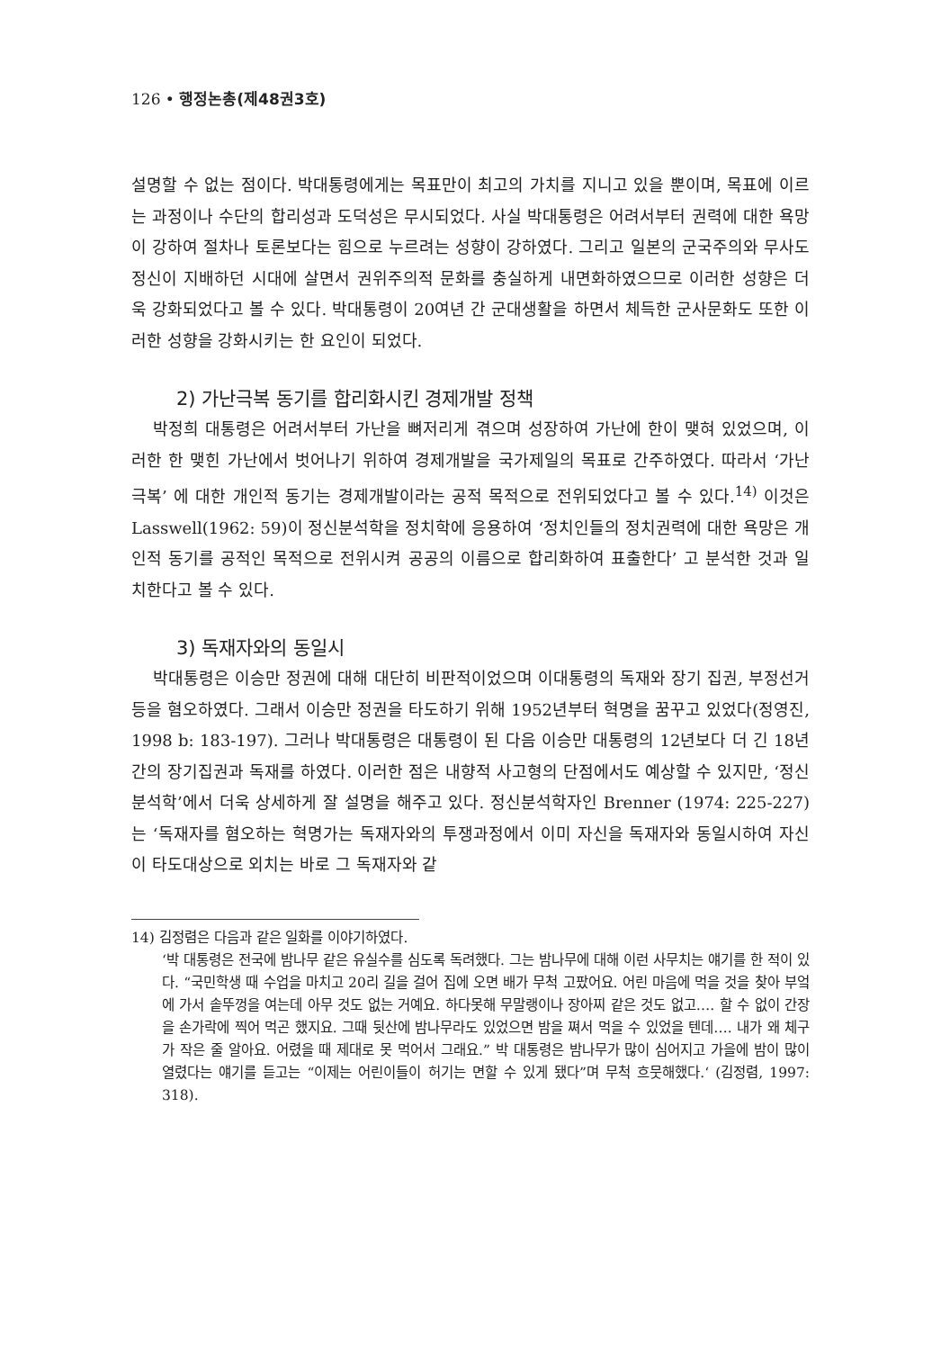126 • 행정논총(제48권3호)
설명할 수 없는 점이다. 박대통령에게는 목표만이 최고의 가치를 지니고 있을 뿐이며, 목표에 이르는 과정이나 수단의 합리성과 도덕성은 무시되었다. 사실 박대통령은 어려서부터 권력에 대한 욕망이 강하여 절차나 토론보다는 힘으로 누르려는 성향이 강하였다. 그리고 일본의 군국주의와 무사도 정신이 지배하던 시대에 살면서 권위주의적 문화를 충실하게 내면화하였으므로 이러한 성향은 더욱 강화되었다고 볼 수 있다. 박대통령이 20여년 간 군대생활을 하면서 체득한 군사문화도 또한 이러한 성향을 강화시키는 한 요인이 되었다.
2) 가난극복 동기를 합리화시킨 경제개발 정책
박정희 대통령은 어려서부터 가난을 뼈저리게 겪으며 성장하여 가난에 한이 맺혀 있었으며, 이러한 한 맺힌 가난에서 벗어나기 위하여 경제개발을 국가제일의 목표로 간주하였다. 따라서 ‘가난극복’ 에 대한 개인적 동기는 경제개발이라는 공적 목적으로 전위되었다고 볼 수 있다.<sup>14)</sup> 이것은 Lasswell(1962: 59)이 정신분석학을 정치학에 응용하여 ‘정치인들의 정치권력에 대한 욕망은 개인적 동기를 공적인 목적으로 전위시켜 공공의 이름으로 합리화하여 표출한다’ 고 분석한 것과 일치한다고 볼 수 있다.
3) 독재자와의 동일시
박대통령은 이승만 정권에 대해 대단히 비판적이었으며 이대통령의 독재와 장기 집권, 부정선거 등을 혐오하였다. 그래서 이승만 정권을 타도하기 위해 1952년부터 혁명을 꿈꾸고 있었다(정영진, 1998 b: 183-197). 그러나 박대통령은 대통령이 된 다음 이승만 대통령의 12년보다 더 긴 18년간의 장기집권과 독재를 하였다. 이러한 점은 내향적 사고형의 단점에서도 예상할 수 있지만, ‘정신분석학’에서 더욱 상세하게 잘 설명을 해주고 있다. 정신분석학자인 Brenner (1974: 225-227)는 ‘독재자를 혐오하는 혁명가는 독재자와의 투쟁과정에서 이미 자신을 독재자와 동일시하여 자신이 타도대상으로 외치는 바로 그 독재자와 같
14) 김정렴은 다음과 같은 일화를 이야기하였다.
‘박 대통령은 전국에 밤나무 같은 유실수를 심도록 독려했다. 그는 밤나무에 대해 이런 사무치는 얘기를 한 적이 있다. “국민학생 때 수업을 마치고 20리 길을 걸어 집에 오면 배가 무척 고팠어요. 어린 마음에 먹을 것을 찾아 부엌에 가서 솥뚜껑을 여는데 아무 것도 없는 거예요. 하다못해 무말랭이나 장아찌 같은 것도 없고…. 할 수 없이 간장을 손가락에 찍어 먹곤 했지요. 그때 뒷산에 밤나무라도 있었으면 밤을 쪄서 먹을 수 있었을 텐데…. 내가 왜 체구가 작은 줄 알아요. 어렸을 때 제대로 못 먹어서 그래요.” 박 대통령은 밤나무가 많이 심어지고 가을에 밤이 많이 열렸다는 얘기를 듣고는 “이제는 어린이들이 허기는 면할 수 있게 됐다”며 무척 흐뭇해했다.‘ (김정렴, 1997: 318).